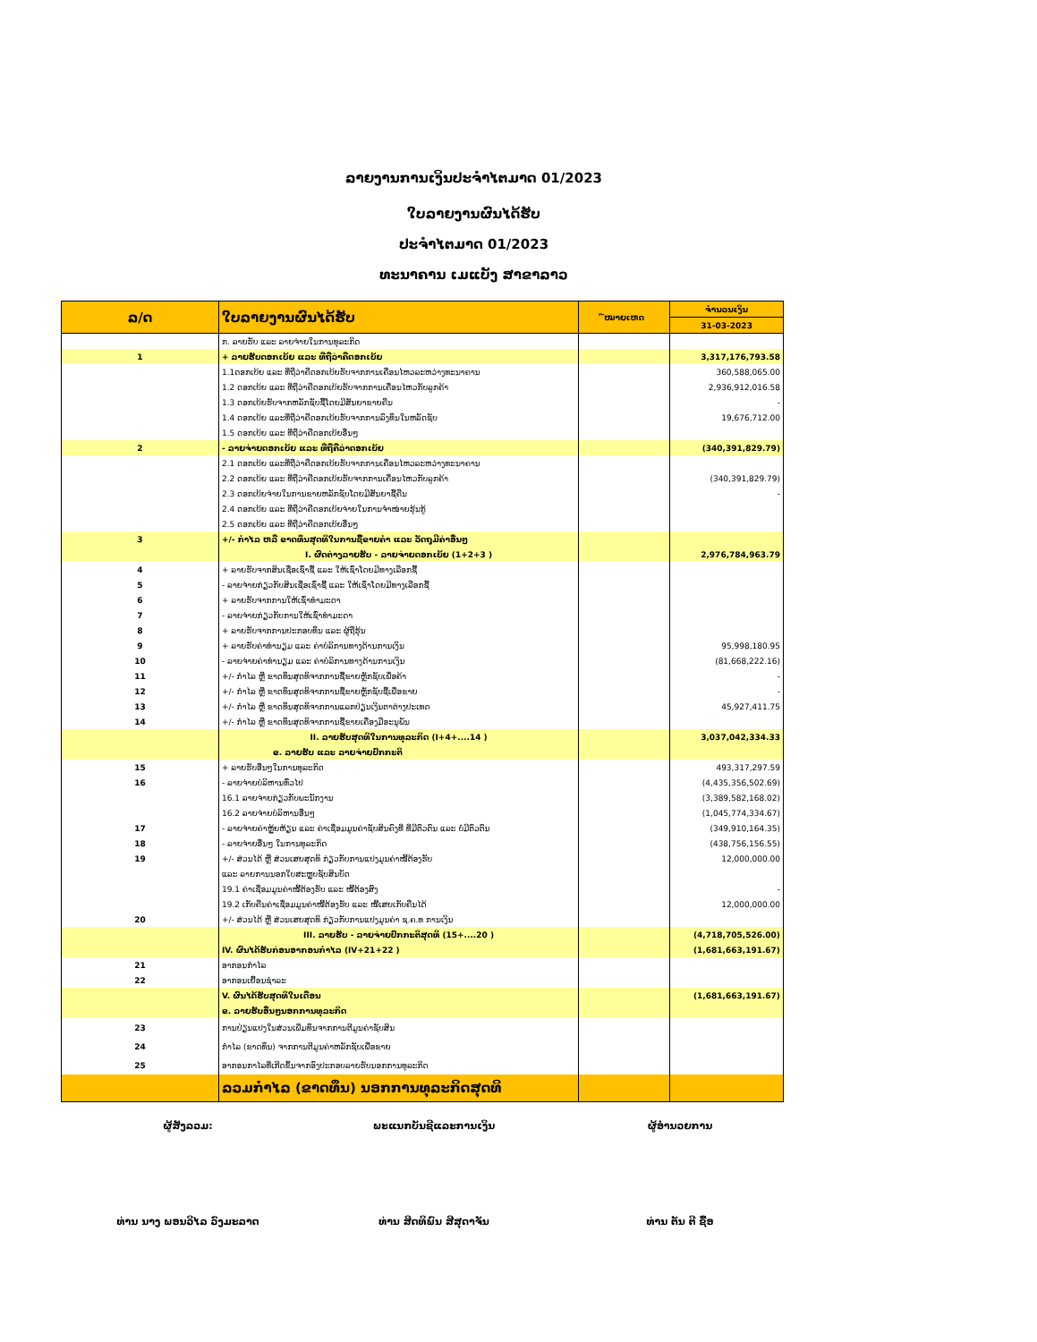ລາຍງານການເງິນປະຈຳໄຕມາດ 01/2023
ໃບລາຍງານຜົນໄດ້ຮັບ
ປະຈຳໄຕມາດ 01/2023
ທະນາຄານ ເມແບັງ ສາຂາລາວ
| ລ/ດ | ໃບລາຍງານຜົນໄດ້ຮັບ | ໌ໝາຍເຫດ | ຈຳນວນເງິນ |
| --- | --- | --- | --- |
| | | | 31-03-2023 |
| | ກ. ລາຍຮັບ ແລະ ລາຍຈ່າຍໃນການທຸລະກິດ | | |
| 1 | + ລາຍຮັບດອກເບ້ຍ ແລະ ທີ່ຖືວ່າຄືດອກເບ້ຍ | | 3,317,176,793.58 |
| | 1.1ດອກເບ້ຍ ແລະ ທີ່ຖືວ່າຄືດອກເບ້ຍຮັບຈາກການເຄື່ອນໄຫວລະຫວ່າງທະນາຄານ | | 360,588,065.00 |
| | 1.2 ດອກເບ້ຍ ແລະ ທີ່ຖືວ່າຄືດອກເບ້ຍຮັບຈາກການເຄື່ອນໄຫວກັບລູກຄ້າ | | 2,936,912,016.58 |
| | 1.3 ດອກເບ້ຍຮັບຈາກຫລັກຊັບຊື້ໂດຍມີສັນຍາຂາຍຄືນ | | - |
| | 1.4 ດອກເບ້ຍ ແລະທີ່ຖືວ່າຄືດອກເບ້ຍຮັບຈາກການລົງທຶນໃນຫລັດຊັບ | | 19,676,712.00 |
| | 1.5 ດອກເບ້ຍ ແລະ ທີ່ຖືວ່າຄືດອກເບ້ຍອື່ນໆ | | |
| 2 | - ລາຍຈ່າຍດອກເບ້ຍ ແລະ ທີ່ຖືຄືວ່າດອກເບ້ຍ | | (340,391,829.79) |
| | 2.1 ດອກເບ້ຍ ແລະທີ່ຖືວ່າຄືດອກເບ້ຍຮັບຈາກການເຄື່ອນໄຫວລະຫວ່າງທະນາຄານ | | |
| | 2.2 ດອກເບ້ຍ ແລະ ທີ່ຖືວ່າຄືດອກເບ້ຍຮັບຈາກການເຄື່ອນໄຫວກັບລູກຄ້າ | | (340,391,829.79) |
| | 2.3 ດອກເບ້ຍຈ່າຍໃນການຂາຍຫລັກຊັບໂດຍມີສັນຍາຊື້ຄືນ | | - |
| | 2.4 ດອກເບ້ຍ ແລະ ທີ່ຖືວ່າຄືດອກເບ້ຍຈ່າຍໃນການຈຳໜ່າຍຮຸ້ນກູ້ | | |
| | 2.5 ດອກເບ້ຍ ແລະ ທີ່ຖືວ່າຄືດອກເບ້ຍອື່ນໆ | | |
| 3 | +/- ກຳໄລ ຫລື ຂາດທຶນສຸດທິໃນການຊື້ຂາຍຄຳ ແລະ ວັດຖຸມີຄ່າອື່ນໆ | | |
| | I. ຜົດຕ່າງລາຍຮັບ - ລາຍຈ່າຍດອກເບ້ຍ (1+2+3 ) | | 2,976,784,963.79 |
| 4 | + ລາຍຮັບຈາກສິນເຊື່ອເຊົ່າຊື້ ແລະ ໃຫ້ເຊົ່າໂດຍມີທາງເລືອກຊື້ | | |
| 5 | - ລາຍຈ່າຍກ່ຽວກັບສິນເຊື່ອເຊົ່າຊື້ ແລະ ໃຫ້ເຊົ່າໂດຍມີທາງເລືອກຊື້ | | |
| 6 | + ລາຍຮັບຈາກການໃຫ້ເຊົ່າທຳມະດາ | | |
| 7 | - ລາຍຈ່າຍກ່ຽວກັບການໃຫ້ເຊົ່າທຳມະດາ | | |
| 8 | + ລາຍຮັບຈາກການປະກອບທຶນ ແລະ ຜູ້ຖືຮຸ້ນ | | |
| 9 | + ລາຍຮັບຄ່າທຳນຽມ ແລະ ຄ່າບໍລິການທາງດ້ານການເງິນ | | 95,998,180.95 |
| 10 | - ລາຍຈ່າຍຄ່າທຳນຽມ ແລະ ຄ່າບໍລິການທາງດ້ານການເງິນ | | (81,668,222.16) |
| 11 | +/- ກຳໄລ ຫຼື ຂາດທຶນສຸດທິຈາກການຊື້ຂາຍຫຼັກຊັບເພື່ອຄ້າ | | - |
| 12 | +/- ກຳໄລ ຫຼື ຂາດທຶນສຸດທິຈາກການຊື້ຂາຍຫຼັກຊັບຊື້ເພື່ອຂາຍ | | - |
| 13 | +/- ກຳໄລ ຫຼື ຂາດທຶນສຸດທິຈາກການແລກປ່ຽນເງິນຕາຕ່າງປະເທດ | | 45,927,411.75 |
| 14 | +/- ກຳໄລ ຫຼື ຂາດທຶນສຸດທິຈາກການຊື້ຂາຍເຄື່ອງມືອະນຸພັນ | | |
| | II. ລາຍຮັບສຸດທິໃນການທຸລະກິດ (I+4+....14 ) | | 3,037,042,334.33 |
| | ຂ. ລາຍຮັບ ແລະ ລາຍຈ່າຍປົກກະຕິ | | |
| 15 | + ລາຍຮັບອື່ນໆໃນການທຸລະກິດ | | 493,317,297.59 |
| 16 | - ລາຍຈ່າຍບໍລິຫານທົ່ວໄປ | | (4,435,356,502.69) |
| | 16.1 ລາຍຈ່າຍກ່ຽວກັບພະນັກງານ | | (3,389,582,168.02) |
| | 16.2 ລາຍຈ່າຍບໍລິຫານອື່ນໆ | | (1,045,774,334.67) |
| 17 | - ລາຍຈ່າຍຄ່າຫຼູ້ຍຫ້ຽນ ແລະ ຄ່າເຊື່ອມມູນຄ່າຊັບສິນຄົງທີ່ ທີ່ມີຕົວຕົນ ແລະ ບໍ່ມີຕົວຕົນ | | (349,910,164.35) |
| 18 | - ລາຍຈ່າຍອື່ນໆ ໃນການທຸລະກິດ | | (438,756,156.55) |
| 19 | +/- ສ່ວນໄດ້ ຫຼື ສ່ວນເສຍສຸດທິ ກ່ຽວກັບການແປງມູນຄ່າໜີ້ຕ້ອງຮັບ | | 12,000,000.00 |
| | ແລະ ລາຍການນອກໃບສະຫຼຸບຊັບສິນບັດ | | |
| | 19.1 ຄ່າເຊື່ອມມູນຄ່າໜີ້ຕ້ອງຮັບ ແລະ ໜີ້ຕ້ອງສົງ | | - |
| | 19.2 ເກັບຄືນຄ່າເຊື່ອມມູນຄ່າໜີ້ຕ້ອງຮັບ ແລະ ໜີ້ເສຍເກັບຄືນໄດ້ | | 12,000,000.00 |
| 20 | +/- ສ່ວນໄດ້ ຫຼື ສ່ວນເສຍສຸດທິ ກ່ຽວກັບການແປງມູນຄ່າ ຊ.ຄ.ທ ການເງິນ | | |
| | III. ລາຍຮັບ - ລາຍຈ່າຍປົກກະຕິສຸດທິ (15+....20 ) | | (4,718,705,526.00) |
| | IV. ຜົນໄດ້ຮັບກ່ອນອາກອນກຳໄລ (IV+21+22 ) | | (1,681,663,191.67) |
| 21 | ອາກອນກຳໄລ | | |
| 22 | ອາກອນເຍື້ອນຊຳລະ | | |
| | V. ຜົນໄດ້ຮັບສຸດທິໃນເດືອນ | | (1,681,663,191.67) |
| | ຂ. ລາຍຮັບອື່ນໆນອກການທຸລະກິດ | | |
| 23 | ການປ່ຽນແປງໃນສ່ວນເພີ່ມທຶນຈາກການຕີມູນຄ່າຊັບສິນ | | |
| 24 | ກຳໄລ (ຂາດທຶນ) ຈາກການຕີມູນຄ່າຫລັກຊັບເພື່ອຂາຍ | | |
| 25 | ອາກອນກາໄລທີ່ເກີດຂຶ້ນຈາກອົງປະກອບລາຍຮັບນອກການທຸລະກິດ | | |
| | ລວມກຳໄລ (ຂາດທຶນ) ນອກການທຸລະກິດສຸດທິ | | |
ຜູ້ສັງລວມ:
ທ່ານ ນາງ ພອນວິໄລ ວົງມະລາດ
ພະແນກບັນຊີແລະການເງິນ
ທ່ານ ສິດທິພົນ ສີສຸດາຈັນ
ຜູ້ອຳນວຍການ
ທ່ານ ຕັນ ຕີ ຊື້ອ